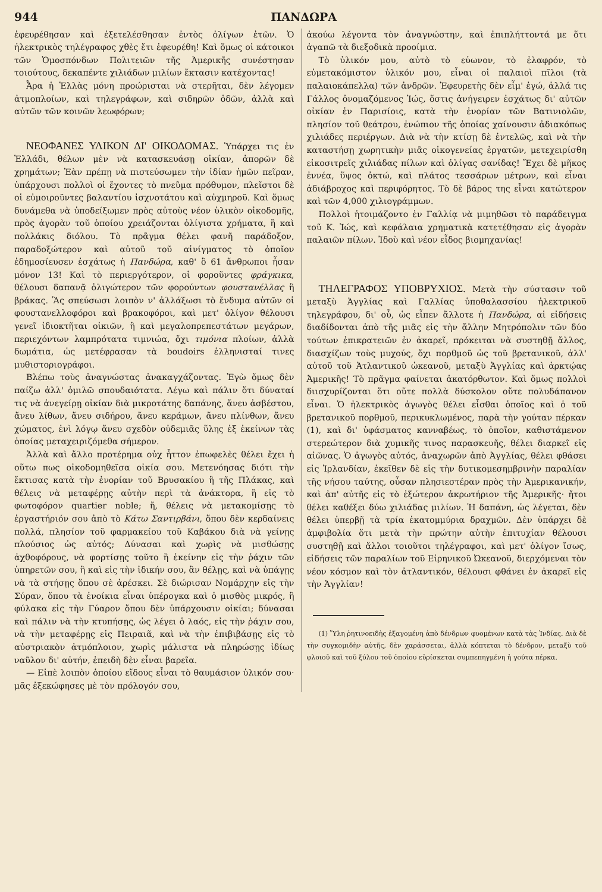944 ΠΑΝΔΩΡΑ
ἐφευρέθησαν καὶ ἐξετελέσθησαν ἐντὸς ὀλίγων ἐτῶν. Ὁ ἠλεκτρικὸς τηλέγραφος χθὲς ἔτι ἐφευρέθη! Καὶ ὅμως οἱ κάτοικοι τῶν Ὁμοσπόνδων Πολιτειῶν τῆς Ἀμερικῆς συνέστησαν τοιούτους, δεκαπέντε χιλιάδων μιλίων ἔκτασιν κατέχοντας!
Ἆρα ἡ Ἑλλὰς μόνη προώρισται νὰ στερῆται, δὲν λέγομεν ἀτμοπλοίων, καὶ τηλεγράφων, καὶ σιδηρῶν ὁδῶν, ἀλλὰ καὶ αὐτῶν τῶν κοινῶν λεωφόρων;
ΝΕΟΦΑΝΕΣ ΥΛΙΚΟΝ ΔΙ' ΟΙΚΟΔΟΜΑΣ. Ὑπάρχει τις ἐν Ἑλλάδι, θέλων μὲν νὰ κατασκευάσῃ οἰκίαν, ἀπορῶν δὲ χρημάτων; Ἐὰν πρέπῃ νὰ πιστεύσωμεν τὴν ἰδίαν ἡμῶν πεῖραν, ὑπάρχουσι πολλοὶ οἱ ἔχοντες τὸ πνεῦμα πρόθυμον, πλεῖστοι δὲ οἱ εὐμοιροῦντες βαλαντίου ἰσχνοτάτου καὶ αὐχμηροῦ. Καὶ ὅμως δυνάμεθα νὰ ὑποδείξωμεν πρὸς αὐτοὺς νέον ὑλικὸν οἰκοδομῆς, πρὸς ἀγορὰν τοῦ ὁποίου χρειάζονται ὀλίγιστα χρήματα, ἢ καὶ πολλάκις διόλου. Τὸ πρᾶγμα θέλει φανῆ παράδοξον, παραδοξώτερον καὶ αὐτοῦ τοῦ αἰνίγματος τὸ ὁποῖον ἐδημοσίευσεν ἐσχάτως ἡ Πανδώρα, καθ' ὃ 61 ἄνθρωποι ἦσαν μόνον 13! Καὶ τὸ περιεργότερον, οἱ φοροῦντες φράγκικα, θέλουσι δαπανᾷ ὀλιγώτερον τῶν φορούντων φουστανέλλας ἢ βράκας. Ἂς σπεύσωσι λοιπὸν ν' ἀλλάξωσι τὸ ἔνδυμα αὐτῶν οἱ φουστανελλοφόροι καὶ βρακοφόροι, καὶ μετ' ὀλίγον θέλουσι γενεῖ ἰδιοκτῆται οἰκιῶν, ἢ καὶ μεγαλοπρεπεστάτων μεγάρων, περιεχόντων λαμπρότατα τιμνιώα, ὄχι τιμόνια πλοίων, ἀλλὰ δωμάτια, ὡς μετέφρασαν τὰ boudoirs ἑλληνισταί τινες μυθιστοριογράφοι.
Βλέπω τοὺς ἀναγνώστας ἀνακαγχάζοντας. Ἐγὼ ὅμως δὲν παίζω ἀλλ' ὁμιλῶ σπουδαιότατα. Λέγω καὶ πάλιν ὅτι δύναταί τις νὰ ἀνεγείρῃ οἰκίαν διὰ μικροτάτης δαπάνης, ἄνευ ἀσβέστου, ἄνευ λίθων, ἄνευ σιδήρου, ἄνευ κεράμων, ἄνευ πλίνθων, ἄνευ χώματος, ἑνὶ λόγῳ ἄνευ σχεδὸν οὐδεμιᾶς ὕλης ἐξ ἐκείνων τὰς ὁποίας μεταχειριζόμεθα σήμερον.
Ἀλλὰ καὶ ἄλλο προτέρημα οὐχ ἧττον ἐπωφελὲς θέλει ἔχει ἡ οὕτω πως οἰκοδομηθεῖσα οἰκία σου. Μετενόησας διότι τὴν ἔκτισας κατὰ τὴν ἐνορίαν τοῦ Βρυσακίου ἢ τῆς Πλάκας, καὶ θέλεις νὰ μεταφέρῃς αὐτὴν περὶ τὰ ἀνάκτορα, ἢ εἰς τὸ φωτοφόρον quartier noble; ἤ, θέλεις νὰ μετακομίσῃς τὸ ἐργαστήριόν σου ἀπὸ τὸ Κάτω Σαντιρβάνι, ὅπου δὲν κερδαίνεις πολλά, πλησίον τοῦ φαρμακείου τοῦ Καβάκου διὰ νὰ γείνῃς πλούσιος ὡς αὐτός; Δύνασαι καὶ χωρὶς νὰ μισθώσῃς ἀχθοφόρους, νὰ φορτίσῃς τοῦτο ἢ ἐκείνην εἰς τὴν ῥάχιν τῶν ὑπηρετῶν σου, ἢ καὶ εἰς τὴν ἰδικήν σου, ἂν θέλῃς, καὶ νὰ ὑπάγῃς νὰ τὰ στήσῃς ὅπου σὲ ἀρέσκει. Σὲ διώρισαν Νομάρχην εἰς τὴν Σύραν, ὅπου τὰ ἐνοίκια εἶναι ὑπέρογκα καὶ ὁ μισθὸς μικρός, ἢ φύλακα εἰς τὴν Γύαρον ὅπου δὲν ὑπάρχουσιν οἰκίαι; δύνασαι καὶ πάλιν νὰ τὴν κτυπήσῃς, ὡς λέγει ὁ λαός, εἰς τὴν ῥάχιν σου, νὰ τὴν μεταφέρῃς εἰς Πειραιᾶ, καὶ νὰ τὴν ἐπιβιβάσῃς εἰς τὸ αὐστριακὸν ἀτμόπλοιον, χωρὶς μάλιστα νὰ πληρώσῃς ἰδίως ναῦλον δι' αὐτήν, ἐπειδὴ δὲν εἶναι βαρεῖα.
— Εἰπὲ λοιπὸν ὁποίου εἴδους εἶναι τὸ θαυμάσιον ὑλικόν σου· μᾶς ἐξεκώφησες μὲ τὸν πρόλογόν σου,
ἀκούω λέγοντα τὸν ἀναγνώστην, καὶ ἐπιπλήττοντά με ὅτι ἀγαπῶ τὰ διεξοδικὰ προοίμια.
Τὸ ὑλικόν μου, αὐτὸ τὸ εὐωνον, τὸ ἐλαφρόν, τὸ εὐμετακόμιστον ὑλικόν μου, εἶναι οἱ παλαιοὶ πῖλοι (τὰ παλαιοκάπελλα) τῶν ἀνδρῶν. Ἐφευρετὴς δὲν εἶμ' ἐγώ, ἀλλά τις Γάλλος ὀνομαζόμενος Ἰώς, ὅστις ἀνήγειρεν ἐσχάτως δι' αὐτῶν οἰκίαν ἐν Παρισίοις, κατὰ τὴν ἐνορίαν τῶν Βατινιολῶν, πλησίον τοῦ θεάτρου, ἐνώπιον τῆς ὁποίας χαίνουσιν ἀδιακόπως χιλιάδες περιέργων. Διὰ νὰ τὴν κτίσῃ δὲ ἐντελῶς, καὶ νὰ τὴν καταστήσῃ χωρητικὴν μιᾶς οἰκογενείας ἐργατῶν, μετεχειρίσθη εἰκοσιτρεῖς χιλιάδας πίλων καὶ ὀλίγας σανίδας! Ἔχει δὲ μῆκος ἐννέα, ὕψος ὀκτώ, καὶ πλάτος τεσσάρων μέτρων, καὶ εἶναι ἀδιάβροχος καὶ περιφόρητος. Τὸ δὲ βάρος της εἶναι κατώτερον καὶ τῶν 4,000 χιλιογράμμων.
Πολλοὶ ἡτοιμάζοντο ἐν Γαλλίᾳ νὰ μιμηθῶσι τὸ παράδειγμα τοῦ Κ. Ἰώς, καὶ κεφάλαια χρηματικὰ κατετέθησαν εἰς ἀγορὰν παλαιῶν πίλων. Ἰδοὺ καὶ νέον εἶδος βιομηχανίας!
ΤΗΛΕΓΡΑΦΟΣ ΥΠΟΒΡΥΧΙΟΣ. Μετὰ τὴν σύστασιν τοῦ μεταξὺ Ἀγγλίας καὶ Γαλλίας ὑποθαλασσίου ἠλεκτρικοῦ τηλεγράφου, δι' οὗ, ὡς εἶπεν ἄλλοτε ἡ Πανδώρα, αἱ εἰδήσεις διαδίδονται ἀπὸ τῆς μιᾶς εἰς τὴν ἄλλην Μητρόπολιν τῶν δύο τούτων ἐπικρατειῶν ἐν ἀκαρεῖ, πρόκειται νὰ συστηθῇ ἄλλος, διασχίζων τοὺς μυχούς, ὄχι πορθμοῦ ὡς τοῦ βρετανικοῦ, ἀλλ' αὐτοῦ τοῦ Ἀτλαντικοῦ ὠκεανοῦ, μεταξὺ Ἀγγλίας καὶ ἀρκτῴας Ἀμερικῆς! Τὸ πρᾶγμα φαίνεται ἀκατόρθωτον. Καὶ ὅμως πολλοὶ διισχυρίζονται ὅτι οὔτε πολλὰ δύσκολον οὔτε πολυδάπανον εἶναι. Ὁ ἠλεκτρικὸς ἀγωγὸς θέλει εἶσθαι ὁποῖος καὶ ὁ τοῦ βρετανικοῦ πορθμοῦ, περικυκλωμένος, παρὰ τὴν γούταν πέρκαν (1), καὶ δι' ὑφάσματος κανναβέως, τὸ ὁποῖον, καθιστάμενον στερεώτερον διὰ χυμικῆς τινος παρασκευῆς, θέλει διαρκεῖ εἰς αἰῶνας. Ὁ ἀγωγὸς αὐτός, ἀναχωρῶν ἀπὸ Ἀγγλίας, θέλει φθάσει εἰς Ἰρλανδίαν, ἐκεῖθεν δὲ εἰς τὴν δυτικομεσημβρινὴν παραλίαν τῆς νήσου ταύτης, οὖσαν πλησιεστέραν πρὸς τὴν Ἀμερικανικήν, καὶ ἀπ' αὐτῆς εἰς τὸ ἐξώτερον ἀκρωτήριον τῆς Ἀμερικῆς· ἤτοι θέλει καθέξει δύω χιλιάδας μιλίων. Ἡ δαπάνη, ὡς λέγεται, δὲν θέλει ὑπερβῇ τὰ τρία ἑκατομμύρια δραχμῶν. Δὲν ὑπάρχει δὲ ἀμφιβολία ὅτι μετὰ τὴν πρώτην αὐτὴν ἐπιτυχίαν θέλουσι συστηθῇ καὶ ἄλλοι τοιοῦτοι τηλέγραφοι, καὶ μετ' ὀλίγον ἴσως, εἰδήσεις τῶν παραλίων τοῦ Εἰρηνικοῦ Ὠκεανοῦ, διερχόμεναι τὸν νέον κόσμον καὶ τὸν ἀτλαντικόν, θέλουσι φθάνει ἐν ἀκαρεῖ εἰς τὴν Ἀγγλίαν!
(1) Ὕλη ῥητινοειδὴς ἐξαγομένη ἀπὸ δένδρων φυομένων κατὰ τὰς Ἰνδίας. Διὰ δὲ τὴν συγκομιδὴν αὐτῆς, δὲν χαράσσεται, ἀλλὰ κόπτεται τὸ δένδρον, μεταξὺ τοῦ φλοιοῦ καὶ τοῦ ξύλου τοῦ ὁποίου εὑρίσκεται συμπεπηγμένη ἡ γούτα πέρκα.